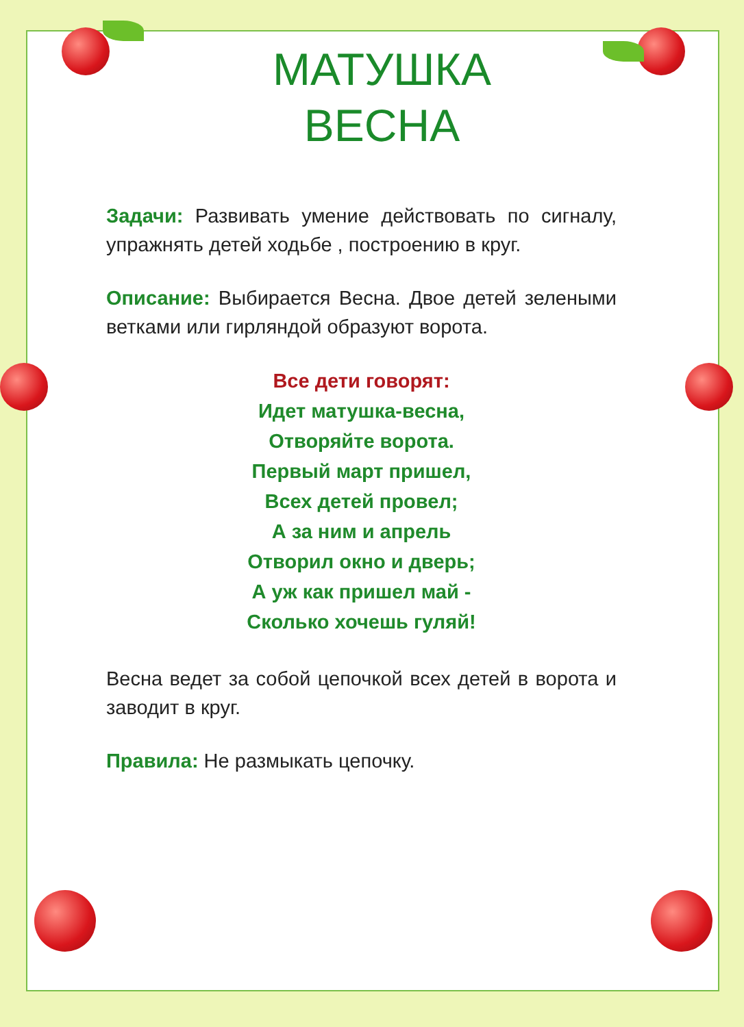МАТУШКА
ВЕСНА
Задачи: Развивать умение действовать по сигналу, упражнять детей ходьбе , построению в круг.
Описание: Выбирается Весна. Двое детей зелеными ветками или гирляндой образуют ворота.
Все дети говорят:
Идет матушка-весна,
Отворяйте ворота.
Первый март пришел,
Всех детей провел;
А за ним и апрель
Отворил окно и дверь;
А уж как пришел май -
Сколько хочешь гуляй!
Весна ведет за собой цепочкой всех детей в ворота и заводит в круг.
Правила: Не размыкать цепочку.